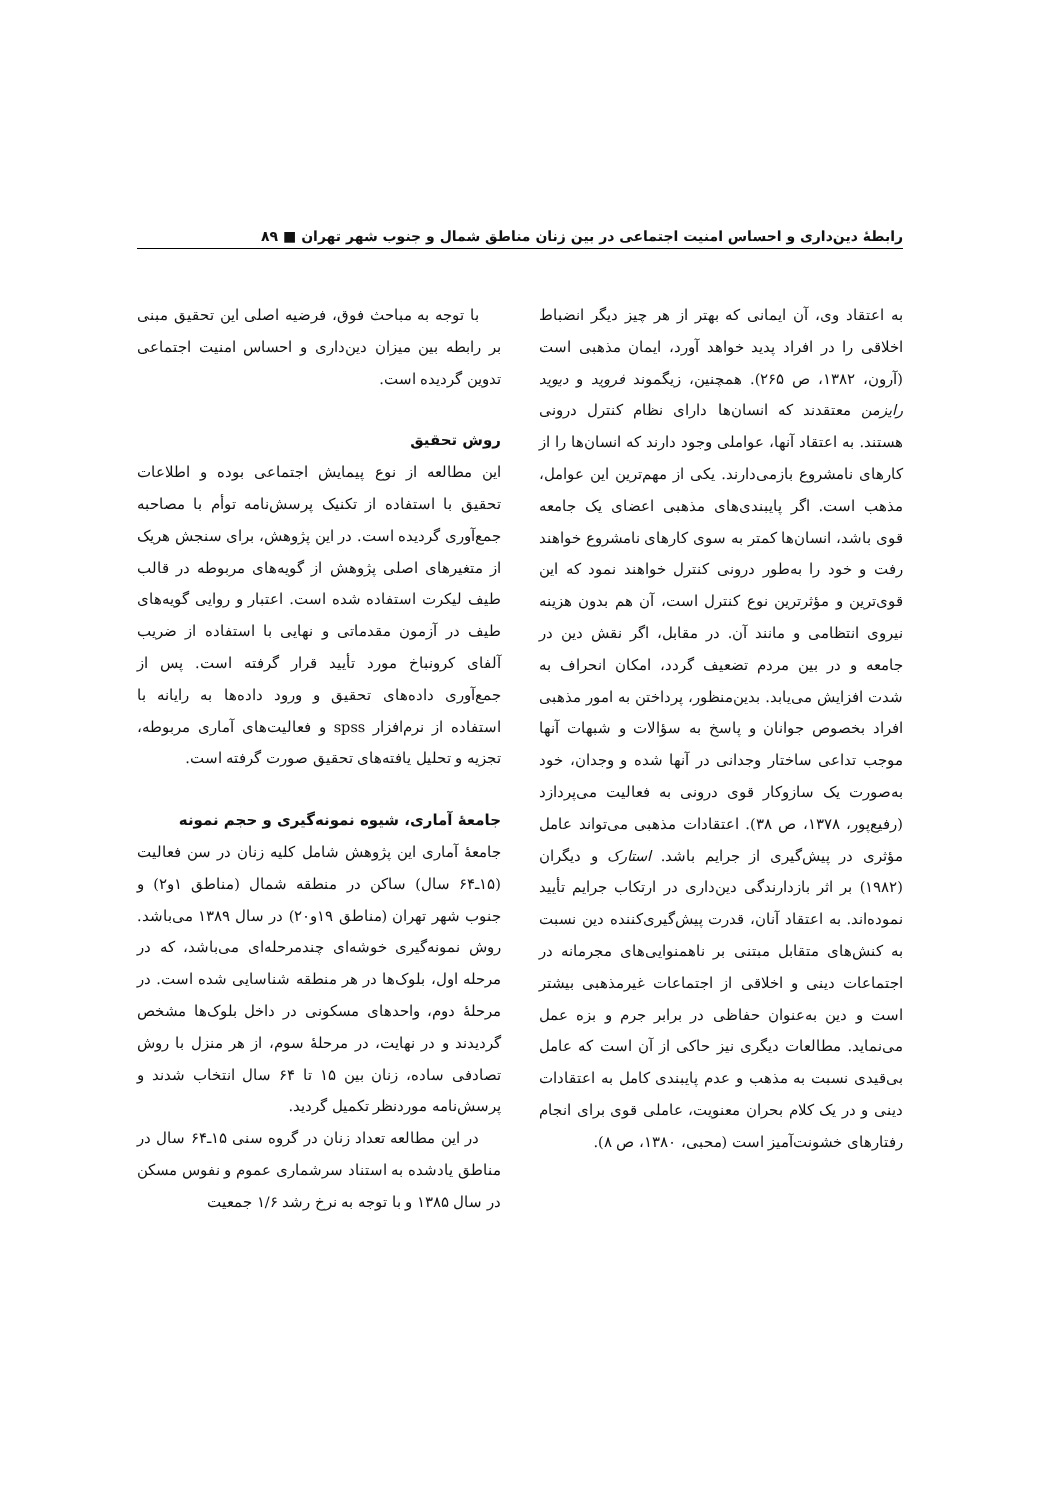رابطهٔ دین‌داری و احساس امنیت اجتماعی در بین زنان مناطق شمال و جنوب شهر تهران ■ ۸۹
به اعتقاد وی، آن ایمانی که بهتر از هر چیز دیگر انضباط اخلاقی را در افراد پدید خواهد آورد، ایمان مذهبی است (آرون، ۱۳۸۲، ص ۲۶۵). همچنین، زیگموند فروید و دیوید رایزمن معتقدند که انسان‌ها دارای نظام کنترل درونی هستند. به اعتقاد آنها، عواملی وجود دارند که انسان‌ها را از کارهای نامشروع بازمی‌دارند. یکی از مهم‌ترین این عوامل، مذهب است. اگر پایبندی‌های مذهبی اعضای یک جامعه قوی باشد، انسان‌ها کمتر به سوی کارهای نامشروع خواهند رفت و خود را به‌طور درونی کنترل خواهند نمود که این قوی‌ترین و مؤثرترین نوع کنترل است، آن هم بدون هزینه نیروی انتظامی و مانند آن. در مقابل، اگر نقش دین در جامعه و در بین مردم تضعیف گردد، امکان انحراف به شدت افزایش می‌یابد. بدین‌منظور، پرداختن به امور مذهبی افراد بخصوص جوانان و پاسخ به سؤالات و شبهات آنها موجب تداعی ساختار وجدانی در آنها شده و وجدان، خود به‌صورت یک سازوکار قوی درونی به فعالیت می‌پردازد (رفیع‌پور، ۱۳۷۸، ص ۳۸). اعتقادات مذهبی می‌تواند عامل مؤثری در پیش‌گیری از جرایم باشد. استارک و دیگران (۱۹۸۲) بر اثر بازدارندگی دین‌داری در ارتکاب جرایم تأیید نموده‌اند. به اعتقاد آنان، قدرت پیش‌گیری‌کننده دین نسبت به کنش‌های متقابل مبتنی بر ناهمنوایی‌های مجرمانه در اجتماعات دینی و اخلاقی از اجتماعات غیرمذهبی بیشتر است و دین به‌عنوان حفاظی در برابر جرم و بزه عمل می‌نماید. مطالعات دیگری نیز حاکی از آن است که عامل بی‌قیدی نسبت به مذهب و عدم پایبندی کامل به اعتقادات دینی و در یک کلام بحران معنویت، عاملی قوی برای انجام رفتارهای خشونت‌آمیز است (محبی، ۱۳۸۰، ص ۸).
با توجه به مباحث فوق، فرضیه اصلی این تحقیق مبنی بر رابطه بین میزان دین‌داری و احساس امنیت اجتماعی تدوین گردیده است.
روش تحقیق
این مطالعه از نوع پیمایش اجتماعی بوده و اطلاعات تحقیق با استفاده از تکنیک پرسش‌نامه توأم با مصاحبه جمع‌آوری گردیده است. در این پژوهش، برای سنجش هریک از متغیرهای اصلی پژوهش از گویه‌های مربوطه در قالب طیف لیکرت استفاده شده است. اعتبار و روایی گویه‌های طیف در آزمون مقدماتی و نهایی با استفاده از ضریب آلفای کرونباخ مورد تأیید قرار گرفته است. پس از جمع‌آوری داده‌های تحقیق و ورود داده‌ها به رایانه با استفاده از نرم‌افزار spss و فعالیت‌های آماری مربوطه، تجزیه و تحلیل یافته‌های تحقیق صورت گرفته است.
جامعهٔ آماری، شیوه نمونه‌گیری و حجم نمونه
جامعهٔ آماری این پژوهش شامل کلیه زنان در سن فعالیت (۱۵ـ۶۴ سال) ساکن در منطقه شمال (مناطق ۱و۲) و جنوب شهر تهران (مناطق ۱۹و۲۰) در سال ۱۳۸۹ می‌باشد. روش نمونه‌گیری خوشه‌ای چندمرحله‌ای می‌باشد، که در مرحله اول، بلوک‌ها در هر منطقه شناسایی شده است. در مرحلهٔ دوم، واحدهای مسکونی در داخل بلوک‌ها مشخص گردیدند و در نهایت، در مرحلهٔ سوم، از هر منزل با روش تصادفی ساده، زنان بین ۱۵ تا ۶۴ سال انتخاب شدند و پرسش‌نامه موردنظر تکمیل گردید.
در این مطالعه تعداد زنان در گروه سنی ۱۵ـ۶۴ سال در مناطق یادشده به استناد سرشماری عموم و نفوس مسکن در سال ۱۳۸۵ و با توجه به نرخ رشد ۱/۶ جمعیت